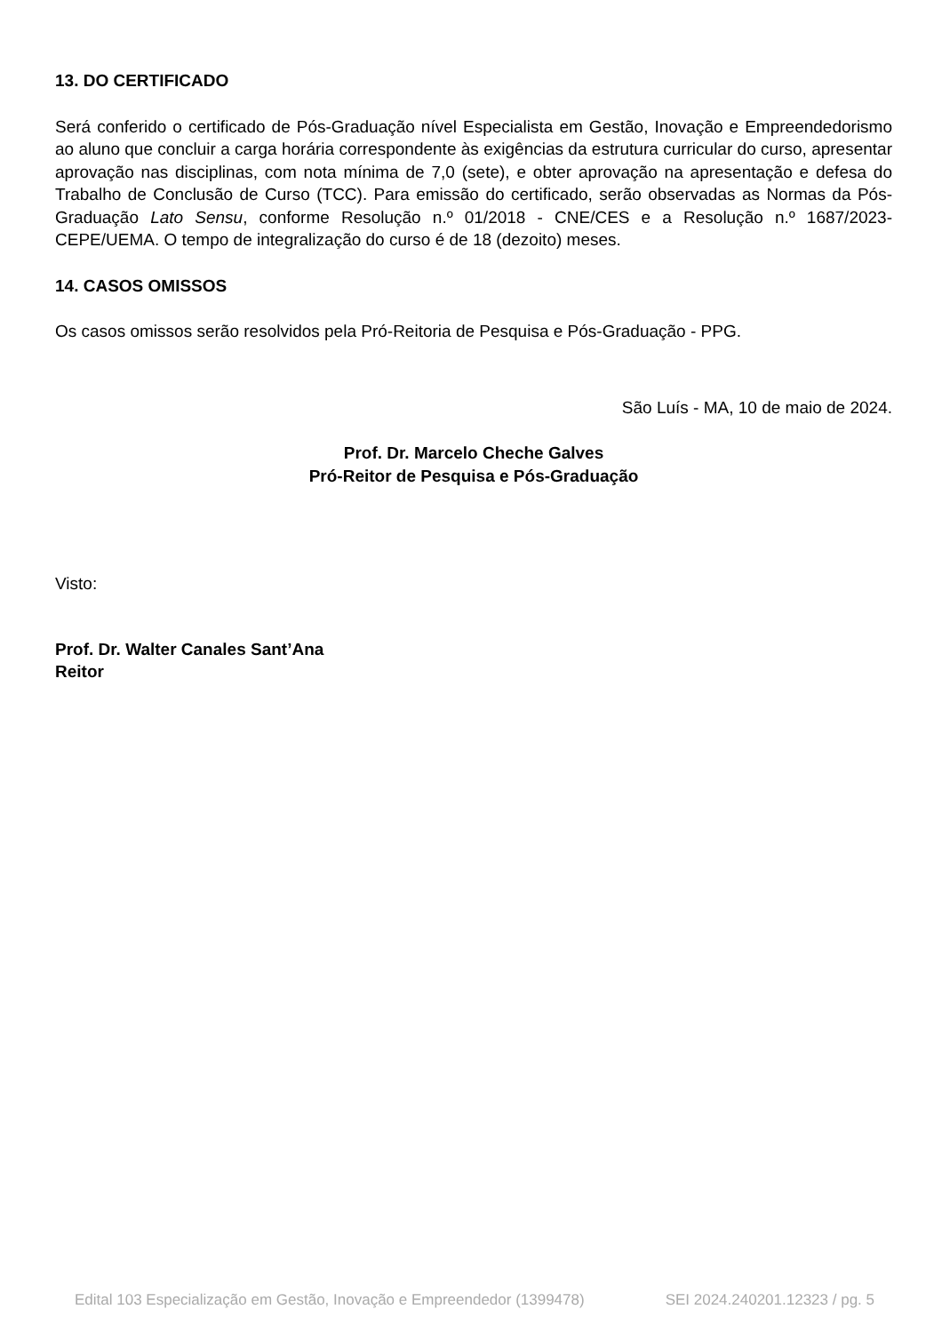13. DO CERTIFICADO
Será conferido o certificado de Pós-Graduação nível Especialista em Gestão, Inovação e Empreendedorismo ao aluno que concluir a carga horária correspondente às exigências da estrutura curricular do curso, apresentar aprovação nas disciplinas, com nota mínima de 7,0 (sete), e obter aprovação na apresentação e defesa do Trabalho de Conclusão de Curso (TCC). Para emissão do certificado, serão observadas as Normas da Pós-Graduação Lato Sensu, conforme Resolução n.º 01/2018 - CNE/CES e a Resolução n.º 1687/2023-CEPE/UEMA. O tempo de integralização do curso é de 18 (dezoito) meses.
14. CASOS OMISSOS
Os casos omissos serão resolvidos pela Pró-Reitoria de Pesquisa e Pós-Graduação - PPG.
São Luís - MA, 10 de maio de 2024.
Prof. Dr. Marcelo Cheche Galves
Pró-Reitor de Pesquisa e Pós-Graduação
Visto:
Prof. Dr. Walter Canales Sant’Ana
Reitor
Edital 103 Especialização em Gestão, Inovação e Empreendedor (1399478) SEI 2024.240201.12323 / pg. 5